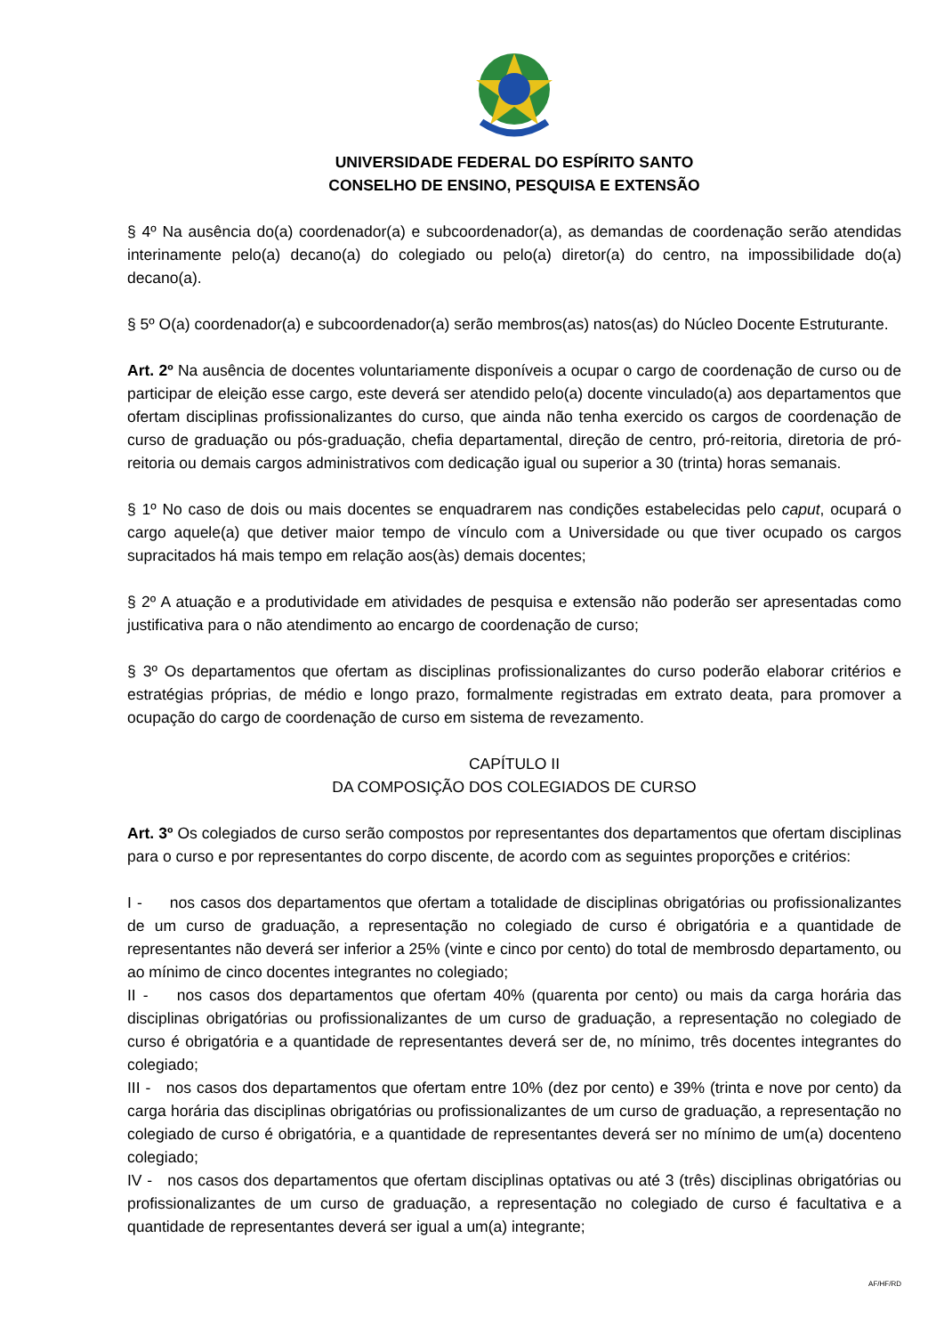UNIVERSIDADE FEDERAL DO ESPÍRITO SANTO
CONSELHO DE ENSINO, PESQUISA E EXTENSÃO
§ 4º Na ausência do(a) coordenador(a) e subcoordenador(a), as demandas de coordenação serão atendidas interinamente pelo(a) decano(a) do colegiado ou pelo(a) diretor(a) do centro, na impossibilidade do(a) decano(a).
§ 5º O(a) coordenador(a) e subcoordenador(a) serão membros(as) natos(as) do Núcleo Docente Estruturante.
Art. 2º Na ausência de docentes voluntariamente disponíveis a ocupar o cargo de coordenação de curso ou de participar de eleição esse cargo, este deverá ser atendido pelo(a) docente vinculado(a) aos departamentos que ofertam disciplinas profissionalizantes do curso, que ainda não tenha exercido os cargos de coordenação de curso de graduação ou pós-graduação, chefia departamental, direção de centro, pró-reitoria, diretoria de pró-reitoria ou demais cargos administrativos com dedicação igual ou superior a 30 (trinta) horas semanais.
§ 1º No caso de dois ou mais docentes se enquadrarem nas condições estabelecidas pelo caput, ocupará o cargo aquele(a) que detiver maior tempo de vínculo com a Universidade ou que tiver ocupado os cargos supracitados há mais tempo em relação aos(às) demais docentes;
§ 2º A atuação e a produtividade em atividades de pesquisa e extensão não poderão ser apresentadas como justificativa para o não atendimento ao encargo de coordenação de curso;
§ 3º Os departamentos que ofertam as disciplinas profissionalizantes do curso poderão elaborar critérios e estratégias próprias, de médio e longo prazo, formalmente registradas em extrato deata, para promover a ocupação do cargo de coordenação de curso em sistema de revezamento.
CAPÍTULO II
DA COMPOSIÇÃO DOS COLEGIADOS DE CURSO
Art. 3º Os colegiados de curso serão compostos por representantes dos departamentos que ofertam disciplinas para o curso e por representantes do corpo discente, de acordo com as seguintes proporções e critérios:
I - nos casos dos departamentos que ofertam a totalidade de disciplinas obrigatórias ou profissionalizantes de um curso de graduação, a representação no colegiado de curso é obrigatória e a quantidade de representantes não deverá ser inferior a 25% (vinte e cinco por cento) do total de membrosdo departamento, ou ao mínimo de cinco docentes integrantes no colegiado;
II - nos casos dos departamentos que ofertam 40% (quarenta por cento) ou mais da carga horária das disciplinas obrigatórias ou profissionalizantes de um curso de graduação, a representação no colegiado de curso é obrigatória e a quantidade de representantes deverá ser de, no mínimo, três docentes integrantes do colegiado;
III - nos casos dos departamentos que ofertam entre 10% (dez por cento) e 39% (trinta e nove por cento) da carga horária das disciplinas obrigatórias ou profissionalizantes de um curso de graduação, a representação no colegiado de curso é obrigatória, e a quantidade de representantes deverá ser no mínimo de um(a) docenteno colegiado;
IV - nos casos dos departamentos que ofertam disciplinas optativas ou até 3 (três) disciplinas obrigatórias ou profissionalizantes de um curso de graduação, a representação no colegiado de curso é facultativa e a quantidade de representantes deverá ser igual a um(a) integrante;
AF/HF/RD